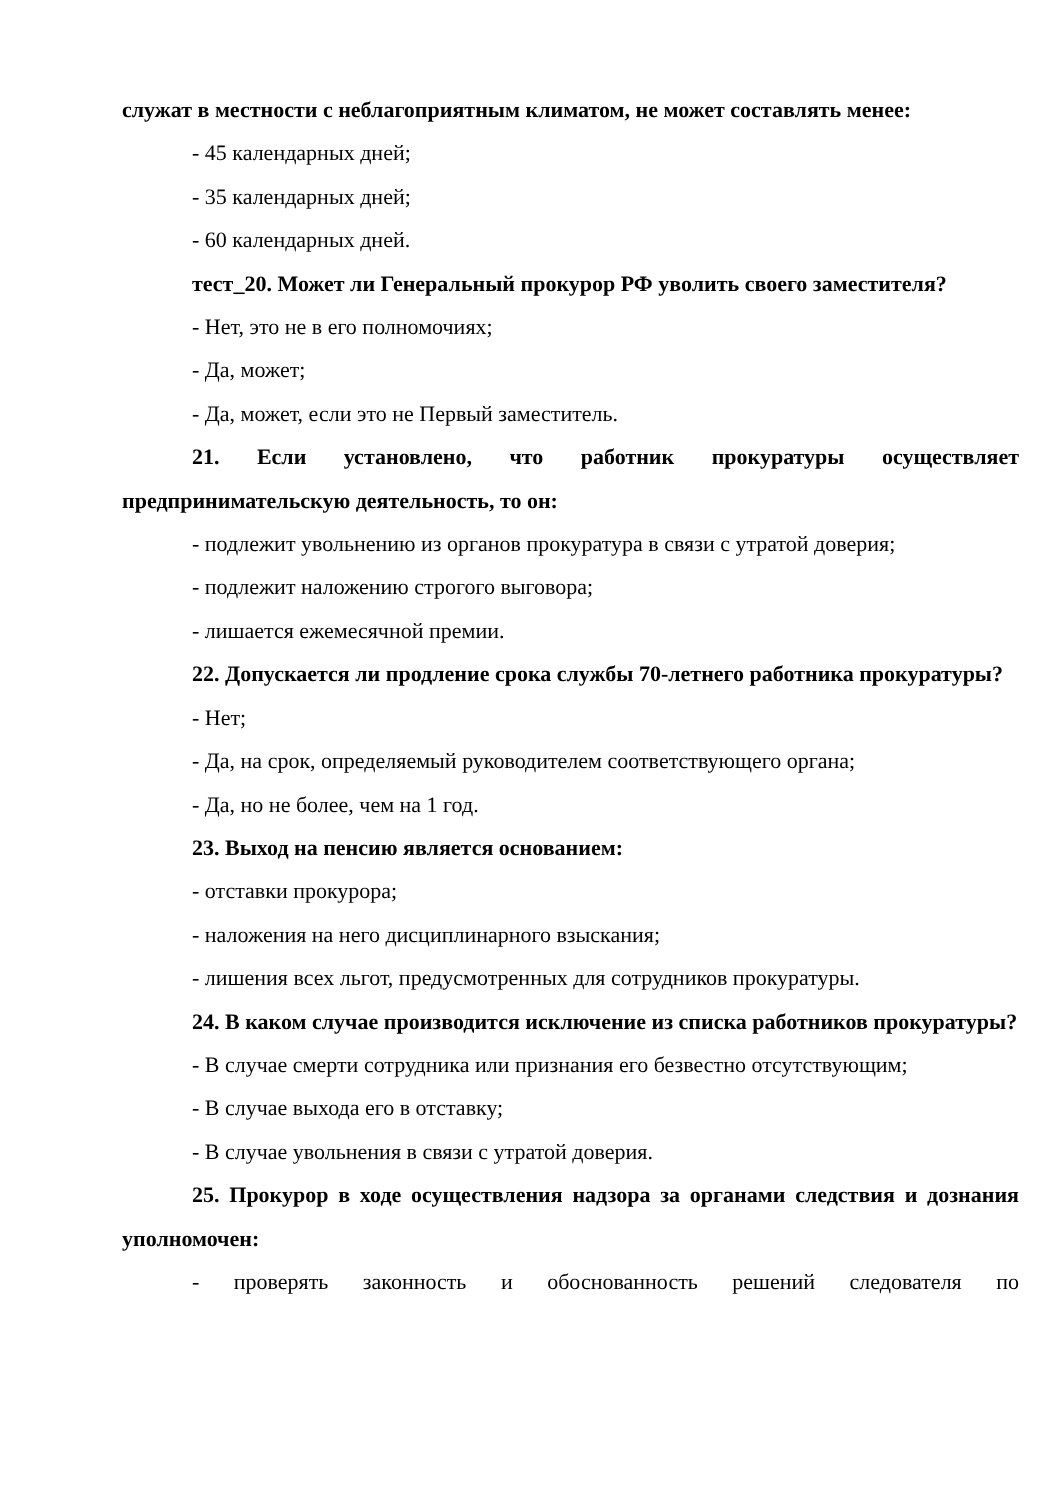служат в местности с неблагоприятным климатом, не может составлять менее:
- 45 календарных дней;
- 35 календарных дней;
- 60 календарных дней.
тест_20. Может ли Генеральный прокурор РФ уволить своего заместителя?
- Нет, это не в его полномочиях;
- Да, может;
- Да, может, если это не Первый заместитель.
21. Если установлено, что работник прокуратуры осуществляет предпринимательскую деятельность, то он:
- подлежит увольнению из органов прокуратура в связи с утратой доверия;
- подлежит наложению строгого выговора;
- лишается ежемесячной премии.
22. Допускается ли продление срока службы 70-летнего работника прокуратуры?
- Нет;
- Да, на срок, определяемый руководителем соответствующего органа;
- Да, но не более, чем на 1 год.
23. Выход на пенсию является основанием:
- отставки прокурора;
- наложения на него дисциплинарного взыскания;
- лишения всех льгот, предусмотренных для сотрудников прокуратуры.
24. В каком случае производится исключение из списка работников прокуратуры?
- В случае смерти сотрудника или признания его безвестно отсутствующим;
- В случае выхода его в отставку;
- В случае увольнения в связи с утратой доверия.
25. Прокурор в ходе осуществления надзора за органами следствия и дознания уполномочен:
- проверять законность и обоснованность решений следователя по